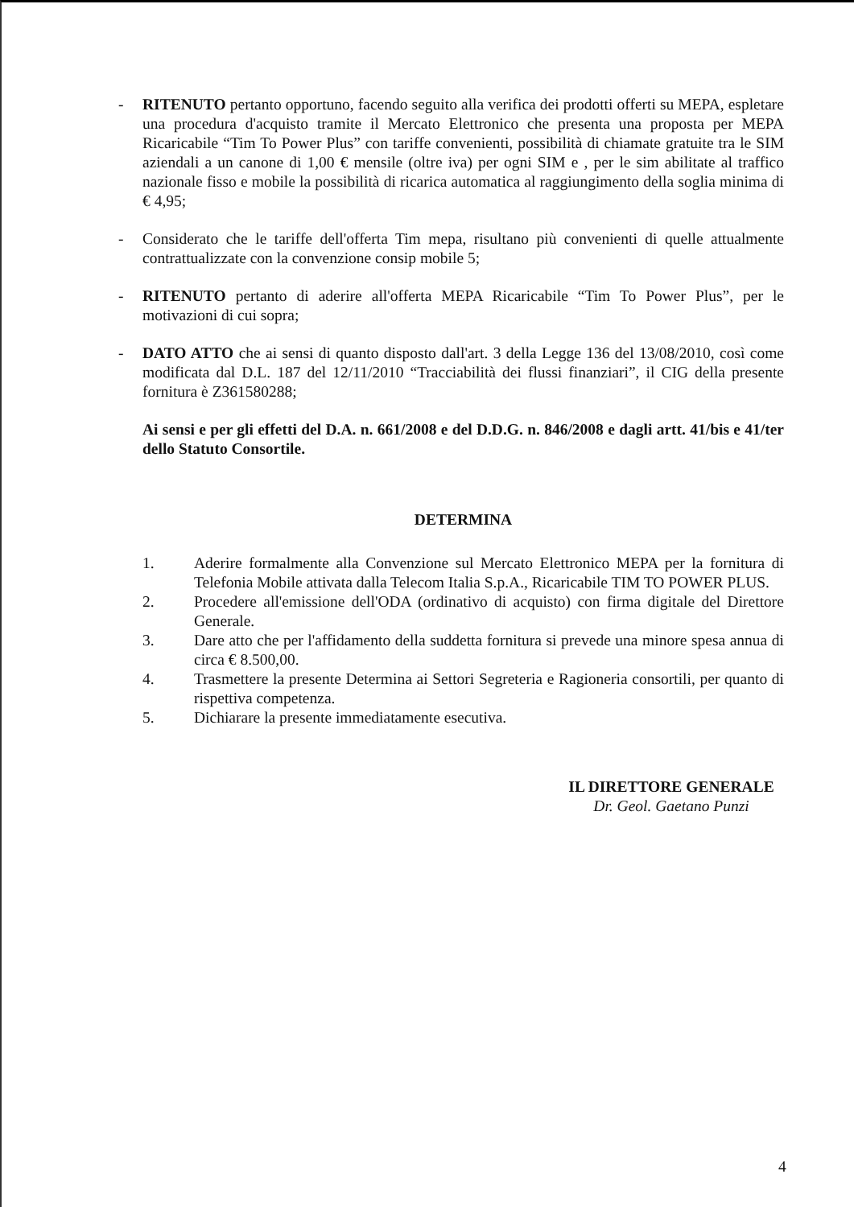- RITENUTO pertanto opportuno, facendo seguito alla verifica dei prodotti offerti su MEPA, espletare una procedura d'acquisto tramite il Mercato Elettronico che presenta una proposta per MEPA Ricaricabile “Tim To Power Plus” con tariffe convenienti, possibilità di chiamate gratuite tra le SIM aziendali a un canone di 1,00 € mensile (oltre iva) per ogni SIM e , per le sim abilitate al traffico nazionale fisso e mobile la possibilità di ricarica automatica al raggiungimento della soglia minima di € 4,95;
- Considerato che le tariffe dell'offerta Tim mepa, risultano più convenienti di quelle attualmente contrattualizzate con la convenzione consip mobile 5;
- RITENUTO pertanto di aderire all'offerta MEPA Ricaricabile “Tim To Power Plus”, per le motivazioni di cui sopra;
- DATO ATTO che ai sensi di quanto disposto dall'art. 3 della Legge 136 del 13/08/2010, così come modificata dal D.L. 187 del 12/11/2010 “Tracciabilità dei flussi finanziari”, il CIG della presente fornitura è Z361580288;
Ai sensi e per gli effetti del D.A. n. 661/2008 e del D.D.G. n. 846/2008 e dagli artt. 41/bis e 41/ter dello Statuto Consortile.
DETERMINA
1. Aderire formalmente alla Convenzione sul Mercato Elettronico MEPA per la fornitura di Telefonia Mobile attivata dalla Telecom Italia S.p.A., Ricaricabile TIM TO POWER PLUS.
2. Procedere all'emissione dell'ODA (ordinativo di acquisto) con firma digitale del Direttore Generale.
3. Dare atto che per l'affidamento della suddetta fornitura si prevede una minore spesa annua di circa € 8.500,00.
4. Trasmettere la presente Determina ai Settori Segreteria e Ragioneria consortili, per quanto di rispettiva competenza.
5. Dichiarare la presente immediatamente esecutiva.
IL DIRETTORE GENERALE
Dr. Geol. Gaetano Punzi
4